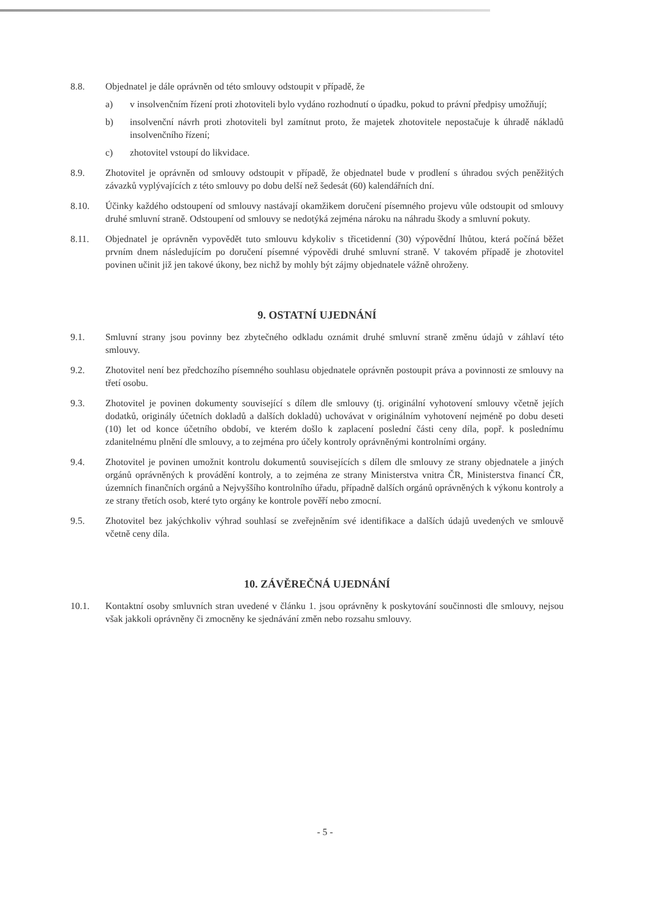8.8. Objednatel je dále oprávněn od této smlouvy odstoupit v případě, že
a) v insolvenčním řízení proti zhotoviteli bylo vydáno rozhodnutí o úpadku, pokud to právní předpisy umožňují;
b) insolvenční návrh proti zhotoviteli byl zamítnut proto, že majetek zhotovitele nepostačuje k úhradě nákladů insolvenčního řízení;
c) zhotovitel vstoupí do likvidace.
8.9. Zhotovitel je oprávněn od smlouvy odstoupit v případě, že objednatel bude v prodlení s úhradou svých peněžitých závazků vyplývajících z této smlouvy po dobu delší než šedesát (60) kalendářních dní.
8.10. Účinky každého odstoupení od smlouvy nastávají okamžikem doručení písemného projevu vůle odstoupit od smlouvy druhé smluvní straně. Odstoupení od smlouvy se nedotýká zejména nároku na náhradu škody a smluvní pokuty.
8.11. Objednatel je oprávněn vypovědět tuto smlouvu kdykoliv s třicetidenní (30) výpovědní lhůtou, která počíná běžet prvním dnem následujícím po doručení písemné výpovědi druhé smluvní straně. V takovém případě je zhotovitel povinen učinit již jen takové úkony, bez nichž by mohly být zájmy objednatele vážně ohroženy.
9. OSTATNÍ UJEDNÁNÍ
9.1. Smluvní strany jsou povinny bez zbytečného odkladu oznámit druhé smluvní straně změnu údajů v záhlaví této smlouvy.
9.2. Zhotovitel není bez předchozího písemného souhlasu objednatele oprávněn postoupit práva a povinnosti ze smlouvy na třetí osobu.
9.3. Zhotovitel je povinen dokumenty související s dílem dle smlouvy (tj. originální vyhotovení smlouvy včetně jejích dodatků, originály účetních dokladů a dalších dokladů) uchovávat v originálním vyhotovení nejméně po dobu deseti (10) let od konce účetního období, ve kterém došlo k zaplacení poslední části ceny díla, popř. k poslednímu zdanitelnému plnění dle smlouvy, a to zejména pro účely kontroly oprávněnými kontrolními orgány.
9.4. Zhotovitel je povinen umožnit kontrolu dokumentů souvisejících s dílem dle smlouvy ze strany objednatele a jiných orgánů oprávněných k provádění kontroly, a to zejména ze strany Ministerstva vnitra ČR, Ministerstva financí ČR, územních finančních orgánů a Nejvyššího kontrolního úřadu, případně dalších orgánů oprávněných k výkonu kontroly a ze strany třetích osob, které tyto orgány ke kontrole pověří nebo zmocní.
9.5. Zhotovitel bez jakýchkoliv výhrad souhlasí se zveřejněním své identifikace a dalších údajů uvedených ve smlouvě včetně ceny díla.
10. ZÁVĚREČNÁ UJEDNÁNÍ
10.1. Kontaktní osoby smluvních stran uvedené v článku 1. jsou oprávněny k poskytování součinnosti dle smlouvy, nejsou však jakkoli oprávněny či zmocněny ke sjednávání změn nebo rozsahu smlouvy.
- 5 -